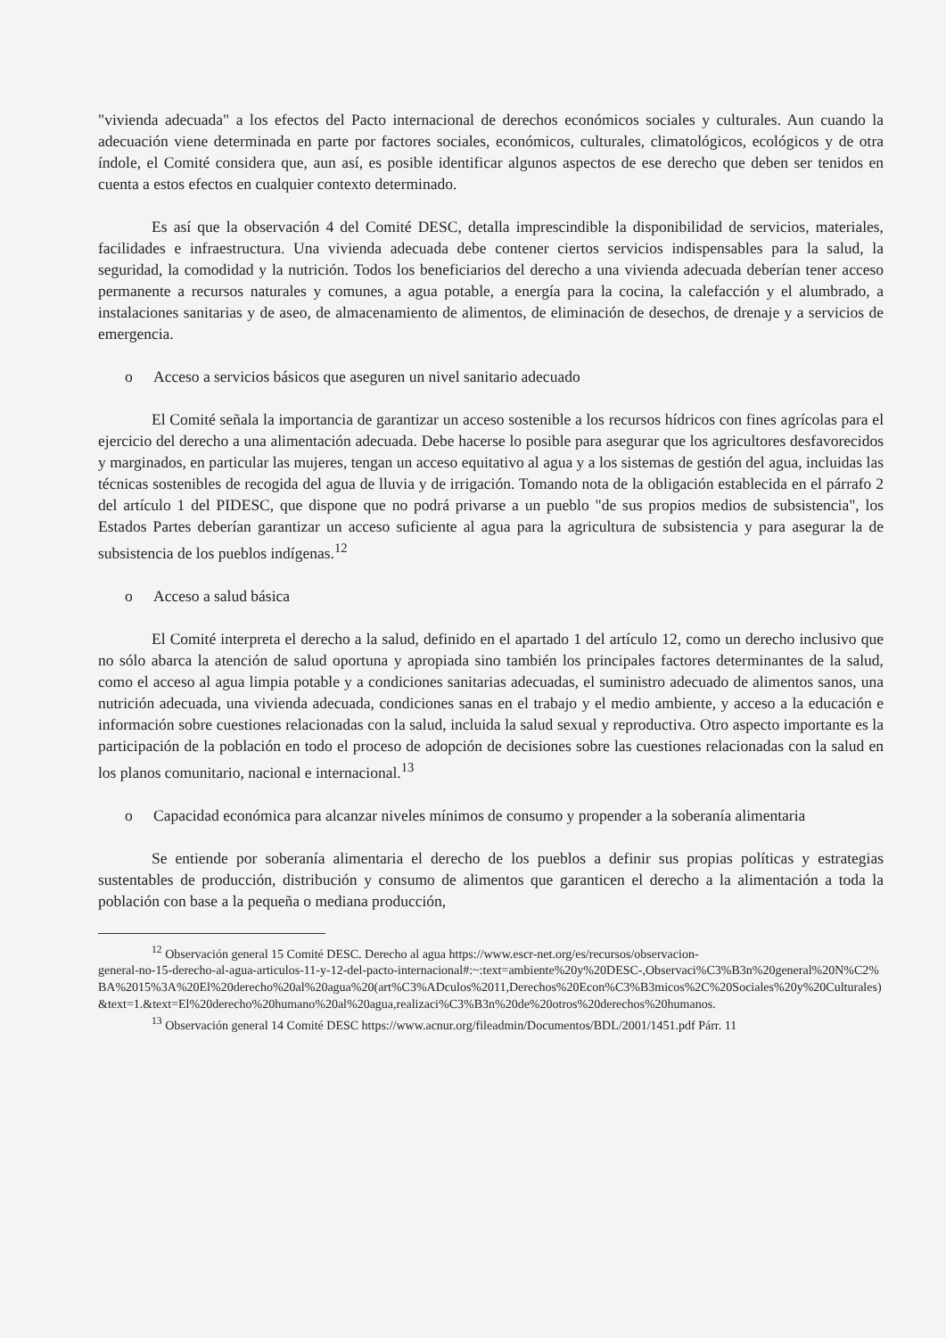"vivienda adecuada" a los efectos del Pacto internacional de derechos económicos sociales y culturales. Aun cuando la adecuación viene determinada en parte por factores sociales, económicos, culturales, climatológicos, ecológicos y de otra índole, el Comité considera que, aun así, es posible identificar algunos aspectos de ese derecho que deben ser tenidos en cuenta a estos efectos en cualquier contexto determinado.
Es así que la observación 4 del Comité DESC, detalla imprescindible la disponibilidad de servicios, materiales, facilidades e infraestructura. Una vivienda adecuada debe contener ciertos servicios indispensables para la salud, la seguridad, la comodidad y la nutrición. Todos los beneficiarios del derecho a una vivienda adecuada deberían tener acceso permanente a recursos naturales y comunes, a agua potable, a energía para la cocina, la calefacción y el alumbrado, a instalaciones sanitarias y de aseo, de almacenamiento de alimentos, de eliminación de desechos, de drenaje y a servicios de emergencia.
o Acceso a servicios básicos que aseguren un nivel sanitario adecuado
El Comité señala la importancia de garantizar un acceso sostenible a los recursos hídricos con fines agrícolas para el ejercicio del derecho a una alimentación adecuada. Debe hacerse lo posible para asegurar que los agricultores desfavorecidos y marginados, en particular las mujeres, tengan un acceso equitativo al agua y a los sistemas de gestión del agua, incluidas las técnicas sostenibles de recogida del agua de lluvia y de irrigación. Tomando nota de la obligación establecida en el párrafo 2 del artículo 1 del PIDESC, que dispone que no podrá privarse a un pueblo "de sus propios medios de subsistencia", los Estados Partes deberían garantizar un acceso suficiente al agua para la agricultura de subsistencia y para asegurar la de subsistencia de los pueblos indígenas.<sup>12</sup>
o Acceso a salud básica
El Comité interpreta el derecho a la salud, definido en el apartado 1 del artículo 12, como un derecho inclusivo que no sólo abarca la atención de salud oportuna y apropiada sino también los principales factores determinantes de la salud, como el acceso al agua limpia potable y a condiciones sanitarias adecuadas, el suministro adecuado de alimentos sanos, una nutrición adecuada, una vivienda adecuada, condiciones sanas en el trabajo y el medio ambiente, y acceso a la educación e información sobre cuestiones relacionadas con la salud, incluida la salud sexual y reproductiva. Otro aspecto importante es la participación de la población en todo el proceso de adopción de decisiones sobre las cuestiones relacionadas con la salud en los planos comunitario, nacional e internacional.<sup>13</sup>
o Capacidad económica para alcanzar niveles mínimos de consumo y propender a la soberanía alimentaria
Se entiende por soberanía alimentaria el derecho de los pueblos a definir sus propias políticas y estrategias sustentables de producción, distribución y consumo de alimentos que garanticen el derecho a la alimentación a toda la población con base a la pequeña o mediana producción,
<sup>12</sup> Observación general 15 Comité DESC. Derecho al agua https://www.escr-net.org/es/recursos/observacion-
general-no-15-derecho-al-agua-articulos-11-y-12-del-pacto-internacional#:~:text=ambiente%20y%20DESC-,Observaci%C3%B3n%20general%20N%C2%BA%2015%3A%20El%20derecho%20al%20agua%20(art%C3%ADculos%2011,Derechos%20Econ%C3%B3micos%2C%20Sociales%20y%20Culturales)&text=1.&text=El%20derecho%20humano%20al%20agua,realizaci%C3%B3n%20de%20otros%20derechos%20humanos.
<sup>13</sup> Observación general 14 Comité DESC https://www.acnur.org/fileadmin/Documentos/BDL/2001/1451.pdf Párr. 11